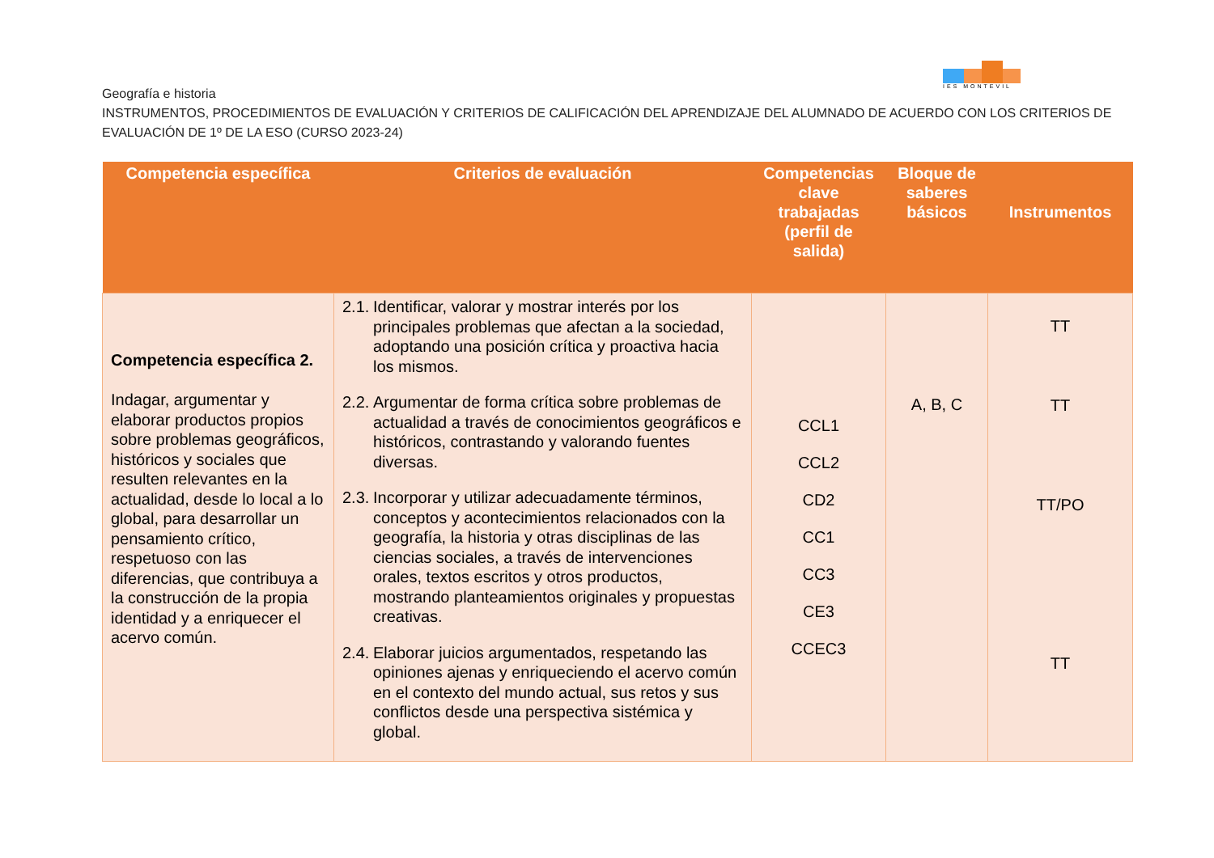IES MONTEVIL
Geografía e historia
INSTRUMENTOS, PROCEDIMIENTOS DE EVALUACIÓN Y CRITERIOS DE CALIFICACIÓN DEL APRENDIZAJE DEL ALUMNADO DE ACUERDO CON LOS CRITERIOS DE EVALUACIÓN DE 1º DE LA ESO (CURSO 2023-24)
| Competencia específica | Criterios de evaluación | Competencias clave trabajadas (perfil de salida) | Bloque de saberes básicos | Instrumentos |
| --- | --- | --- | --- | --- |
| Competencia específica 2. Indagar, argumentar y elaborar productos propios sobre problemas geográficos, históricos y sociales que resulten relevantes en la actualidad, desde lo local a lo global, para desarrollar un pensamiento crítico, respetuoso con las diferencias, que contribuya a la construcción de la propia identidad y a enriquecer el acervo común. | 2.1. Identificar, valorar y mostrar interés por los principales problemas que afectan a la sociedad, adoptando una posición crítica y proactiva hacia los mismos. 2.2. Argumentar de forma crítica sobre problemas de actualidad a través de conocimientos geográficos e históricos, contrastando y valorando fuentes diversas. 2.3. Incorporar y utilizar adecuadamente términos, conceptos y acontecimientos relacionados con la geografía, la historia y otras disciplinas de las ciencias sociales, a través de intervenciones orales, textos escritos y otros productos, mostrando planteamientos originales y propuestas creativas. 2.4. Elaborar juicios argumentados, respetando las opiniones ajenas y enriqueciendo el acervo común en el contexto del mundo actual, sus retos y sus conflictos desde una perspectiva sistémica y global. | CCL1 CCL2 CD2 CC1 CC3 CE3 CCEC3 | A, B, C | TT TT TT/PO TT |